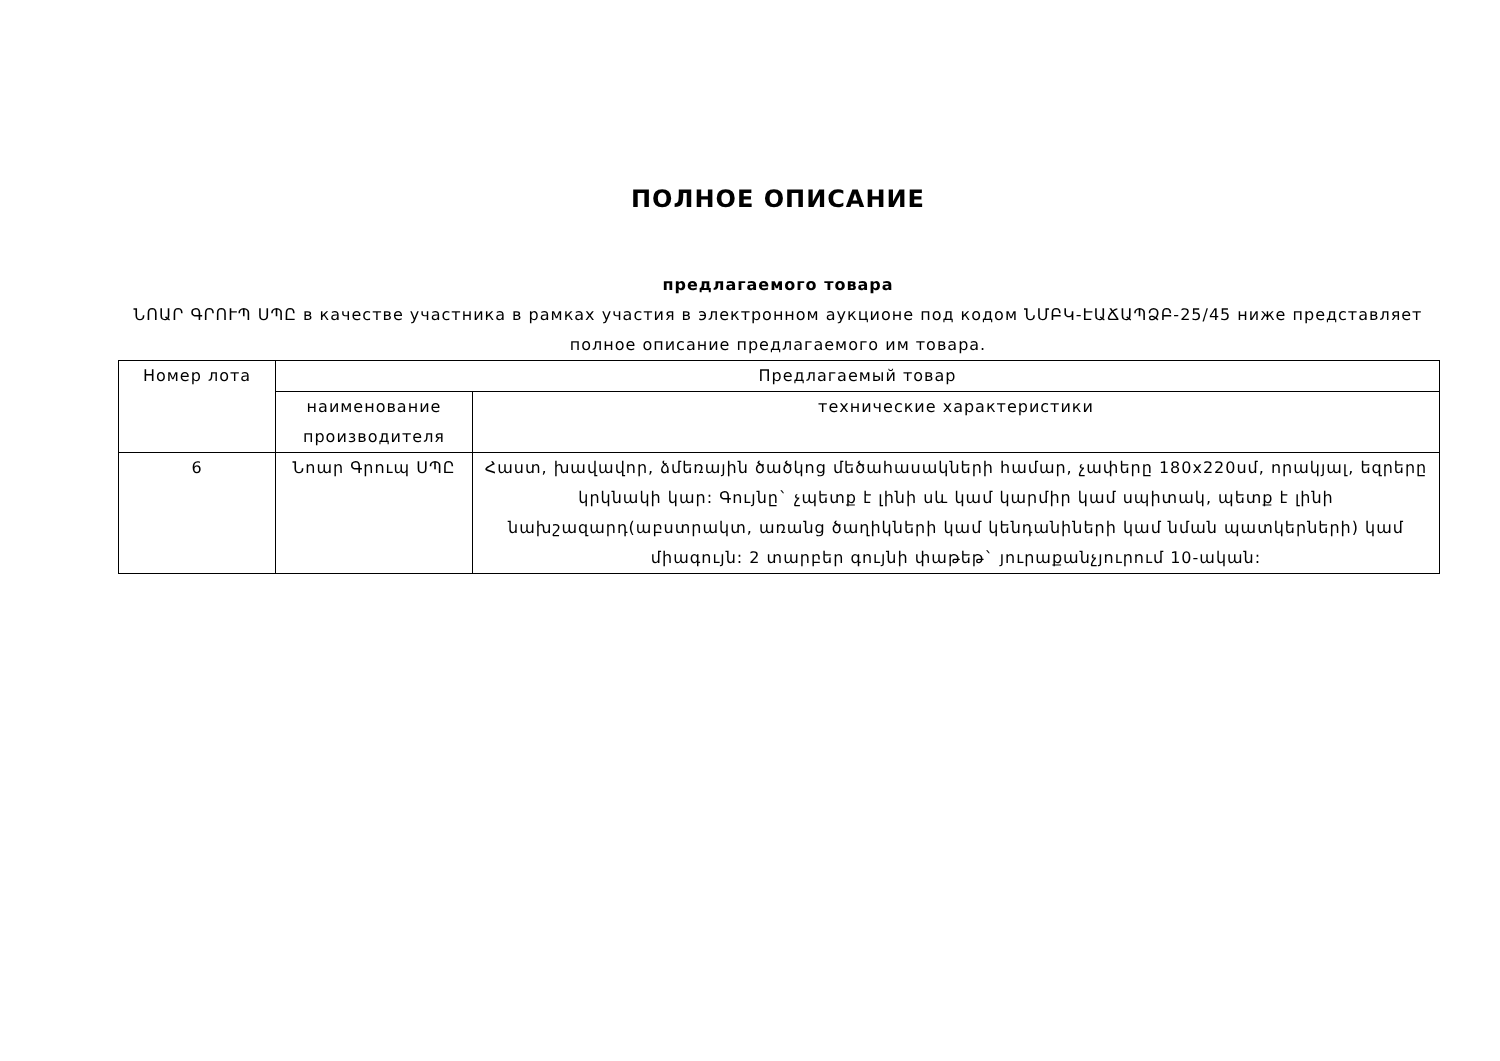ПОЛНОЕ ОПИСАНИЕ
предлагаемого товара
ՆՈԱՐ ԳՐՈՒՊ ՍՊԸ в качестве участника в рамках участия в электронном аукционе под кодом ՆՄԲԿ-ԷԱՃԱՊՁԲ-25/45 ниже представляет полное описание предлагаемого им товара.
| Номер лота | Предлагаемый товар | |
| --- | --- | --- |
| | наименование производителя | технические характеристики |
| 6 | Նոար Գրուպ ՍՊԸ | Հաստ, խավավոր, ձմեռային ծածկոց մեծահասակների համար, չափերը 180x220սմ, որակյալ, եզրերը կրկնակի կար: Գույնը` չպետք է լինի սև կամ կարմիր կամ սպիտակ, պետք է լինի նախշազարդ(աբստրակտ, առանց ծաղիկների կամ կենդանիների կամ նման պատկերների) կամ միագույն: 2 տարբեր գույնի փաթեթ` յուրաքանչյուրում 10-ական: |